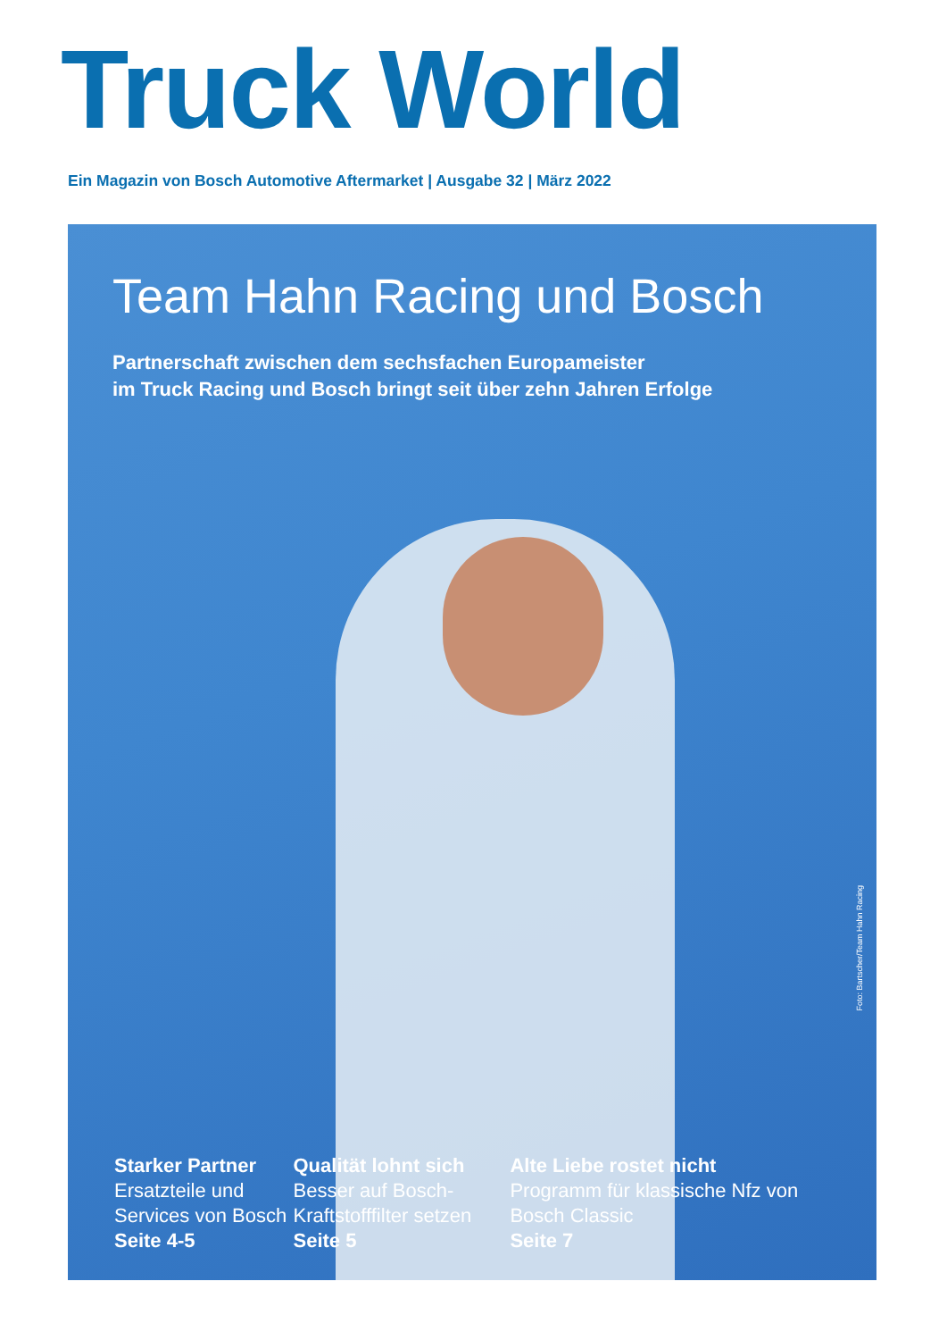Truck World
Ein Magazin von Bosch Automotive Aftermarket | Ausgabe 32 | März 2022
Team Hahn Racing und Bosch
Partnerschaft zwischen dem sechsfachen Europameister
im Truck Racing und Bosch bringt seit über zehn Jahren Erfolge
Foto: Bartscher/Team Hahn Racing
Starker Partner
Ersatzteile und Services von Bosch
Seite 4-5
Qualität lohnt sich
Besser auf Bosch-Kraftstofffilter setzen
Seite 5
Alte Liebe rostet nicht
Programm für klassische Nfz von Bosch Classic
Seite 7